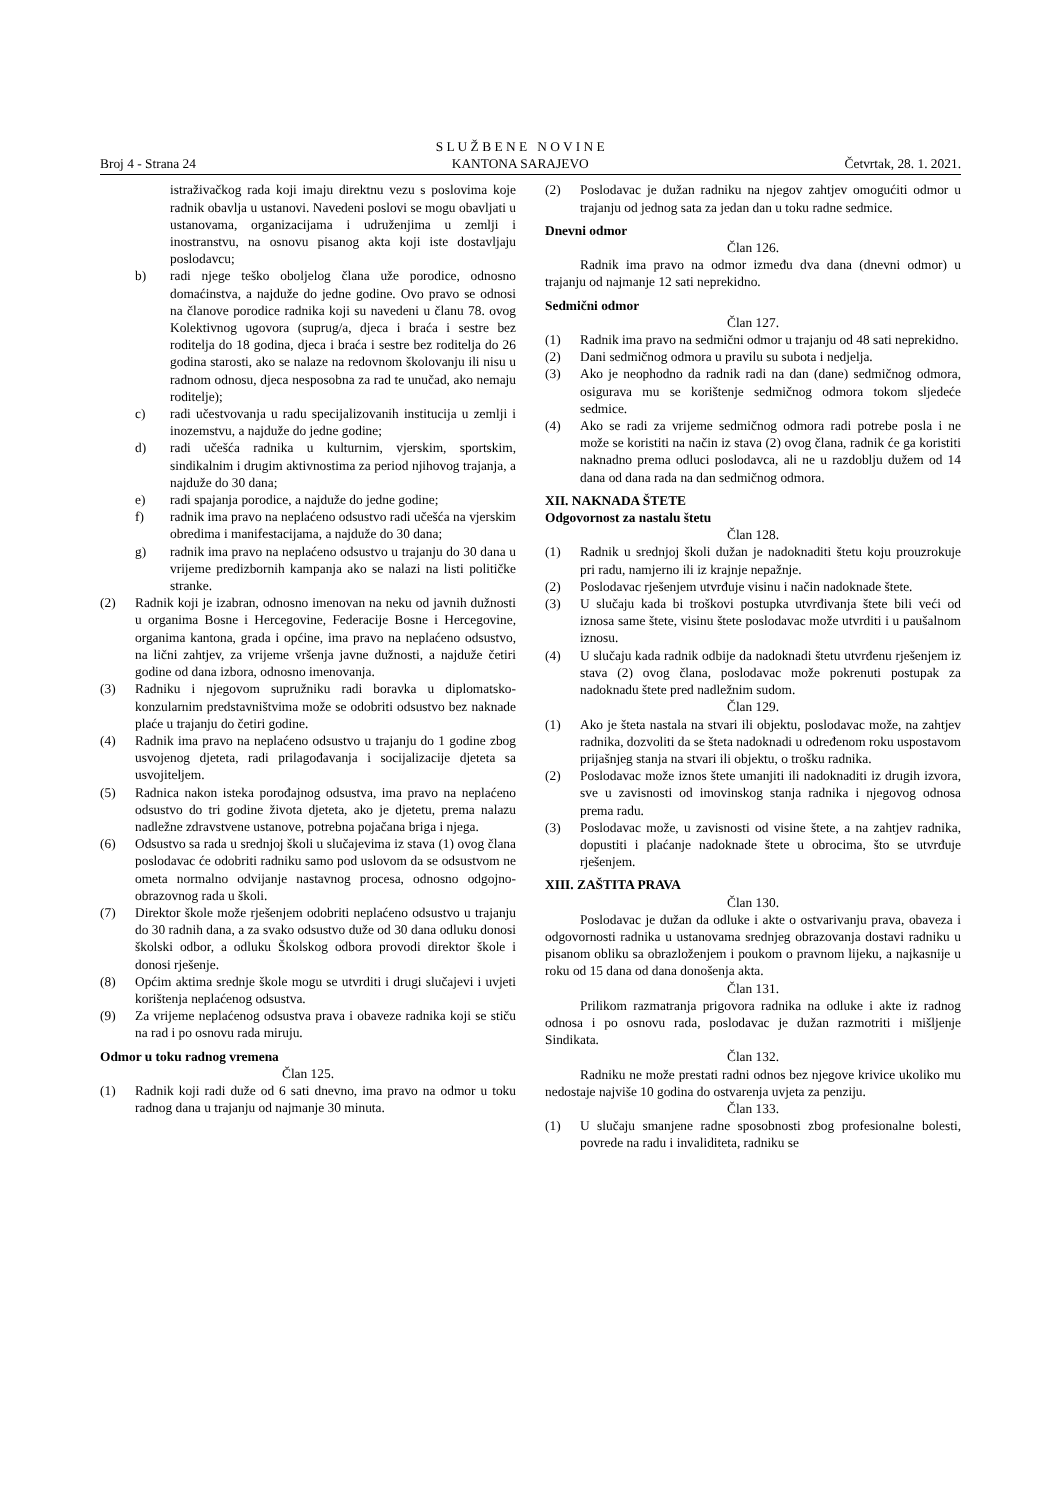Broj 4 - Strana 24
S L U Ž B E N E N O V I N E
KANTONA SARAJEVO
Četvrtak, 28. 1. 2021.
istraživačkog rada koji imaju direktnu vezu s poslovima koje radnik obavlja u ustanovi. Navedeni poslovi se mogu obavljati u ustanovama, organizacijama i udruženjima u zemlji i inostranstvu, na osnovu pisanog akta koji iste dostavljaju poslodavcu;
b) radi njege teško oboljelog člana uže porodice, odnosno domaćinstva, a najduže do jedne godine. Ovo pravo se odnosi na članove porodice radnika koji su navedeni u članu 78. ovog Kolektivnog ugovora (suprug/a, djeca i braća i sestre bez roditelja do 18 godina, djeca i braća i sestre bez roditelja do 26 godina starosti, ako se nalaze na redovnom školovanju ili nisu u radnom odnosu, djeca nesposobna za rad te unučad, ako nemaju roditelje);
c) radi učestvovanja u radu specijalizovanih institucija u zemlji i inozemstvu, a najduže do jedne godine;
d) radi učešća radnika u kulturnim, vjerskim, sportskim, sindikalnim i drugim aktivnostima za period njihovog trajanja, a najduže do 30 dana;
e) radi spajanja porodice, a najduže do jedne godine;
f) radnik ima pravo na neplaćeno odsustvo radi učešća na vjerskim obredima i manifestacijama, a najduže do 30 dana;
g) radnik ima pravo na neplaćeno odsustvo u trajanju do 30 dana u vrijeme predizbornih kampanja ako se nalazi na listi političke stranke.
(2) Radnik koji je izabran, odnosno imenovan na neku od javnih dužnosti u organima Bosne i Hercegovine, Federacije Bosne i Hercegovine, organima kantona, grada i općine, ima pravo na neplaćeno odsustvo, na lični zahtjev, za vrijeme vršenja javne dužnosti, a najduže četiri godine od dana izbora, odnosno imenovanja.
(3) Radniku i njegovom supružniku radi boravka u diplomatsko-konzularnim predstavništvima može se odobriti odsustvo bez naknade plaće u trajanju do četiri godine.
(4) Radnik ima pravo na neplaćeno odsustvo u trajanju do 1 godine zbog usvojenog djeteta, radi prilagođavanja i socijalizacije djeteta sa usvojiteljem.
(5) Radnica nakon isteka porođajnog odsustva, ima pravo na neplaćeno odsustvo do tri godine života djeteta, ako je djetetu, prema nalazu nadležne zdravstvene ustanove, potrebna pojačana briga i njega.
(6) Odsustvo sa rada u srednjoj školi u slučajevima iz stava (1) ovog člana poslodavac će odobriti radniku samo pod uslovom da se odsustvom ne ometa normalno odvijanje nastavnog procesa, odnosno odgojno-obrazovnog rada u školi.
(7) Direktor škole može rješenjem odobriti neplaćeno odsustvo u trajanju do 30 radnih dana, a za svako odsustvo duže od 30 dana odluku donosi školski odbor, a odluku Školskog odbora provodi direktor škole i donosi rješenje.
(8) Općim aktima srednje škole mogu se utvrditi i drugi slučajevi i uvjeti korištenja neplaćenog odsustva.
(9) Za vrijeme neplaćenog odsustva prava i obaveze radnika koji se stiču na rad i po osnovu rada miruju.
Odmor u toku radnog vremena
Član 125.
(1) Radnik koji radi duže od 6 sati dnevno, ima pravo na odmor u toku radnog dana u trajanju od najmanje 30 minuta.
(2) Poslodavac je dužan radniku na njegov zahtjev omogućiti odmor u trajanju od jednog sata za jedan dan u toku radne sedmice.
Dnevni odmor
Član 126.
Radnik ima pravo na odmor između dva dana (dnevni odmor) u trajanju od najmanje 12 sati neprekidno.
Sedmični odmor
Član 127.
(1) Radnik ima pravo na sedmični odmor u trajanju od 48 sati neprekidno.
(2) Dani sedmičnog odmora u pravilu su subota i nedjelja.
(3) Ako je neophodno da radnik radi na dan (dane) sedmičnog odmora, osigurava mu se korištenje sedmičnog odmora tokom sljedeće sedmice.
(4) Ako se radi za vrijeme sedmičnog odmora radi potrebe posla i ne može se koristiti na način iz stava (2) ovog člana, radnik će ga koristiti naknadno prema odluci poslodavca, ali ne u razdoblju dužem od 14 dana od dana rada na dan sedmičnog odmora.
XII. NAKNADA ŠTETE
Odgovornost za nastalu štetu
Član 128.
(1) Radnik u srednjoj školi dužan je nadoknaditi štetu koju prouzrokuje pri radu, namjerno ili iz krajnje nepažnje.
(2) Poslodavac rješenjem utvrđuje visinu i način nadoknade štete.
(3) U slučaju kada bi troškovi postupka utvrđivanja štete bili veći od iznosa same štete, visinu štete poslodavac može utvrditi i u paušalnom iznosu.
(4) U slučaju kada radnik odbije da nadoknadi štetu utvrđenu rješenjem iz stava (2) ovog člana, poslodavac može pokrenuti postupak za nadoknadu štete pred nadležnim sudom.
Član 129.
(1) Ako je šteta nastala na stvari ili objektu, poslodavac može, na zahtjev radnika, dozvoliti da se šteta nadoknadi u određenom roku uspostavom prijašnjeg stanja na stvari ili objektu, o trošku radnika.
(2) Poslodavac može iznos štete umanjiti ili nadoknaditi iz drugih izvora, sve u zavisnosti od imovinskog stanja radnika i njegovog odnosa prema radu.
(3) Poslodavac može, u zavisnosti od visine štete, a na zahtjev radnika, dopustiti i plaćanje nadoknade štete u obrocima, što se utvrđuje rješenjem.
XIII. ZAŠTITA PRAVA
Član 130.
Poslodavac je dužan da odluke i akte o ostvarivanju prava, obaveza i odgovornosti radnika u ustanovama srednjeg obrazovanja dostavi radniku u pisanom obliku sa obrazloženjem i poukom o pravnom lijeku, a najkasnije u roku od 15 dana od dana donošenja akta.
Član 131.
Prilikom razmatranja prigovora radnika na odluke i akte iz radnog odnosa i po osnovu rada, poslodavac je dužan razmotriti i mišljenje Sindikata.
Član 132.
Radniku ne može prestati radni odnos bez njegove krivice ukoliko mu nedostaje najviše 10 godina do ostvarenja uvjeta za penziju.
Član 133.
(1) U slučaju smanjene radne sposobnosti zbog profesionalne bolesti, povrede na radu i invaliditeta, radniku se